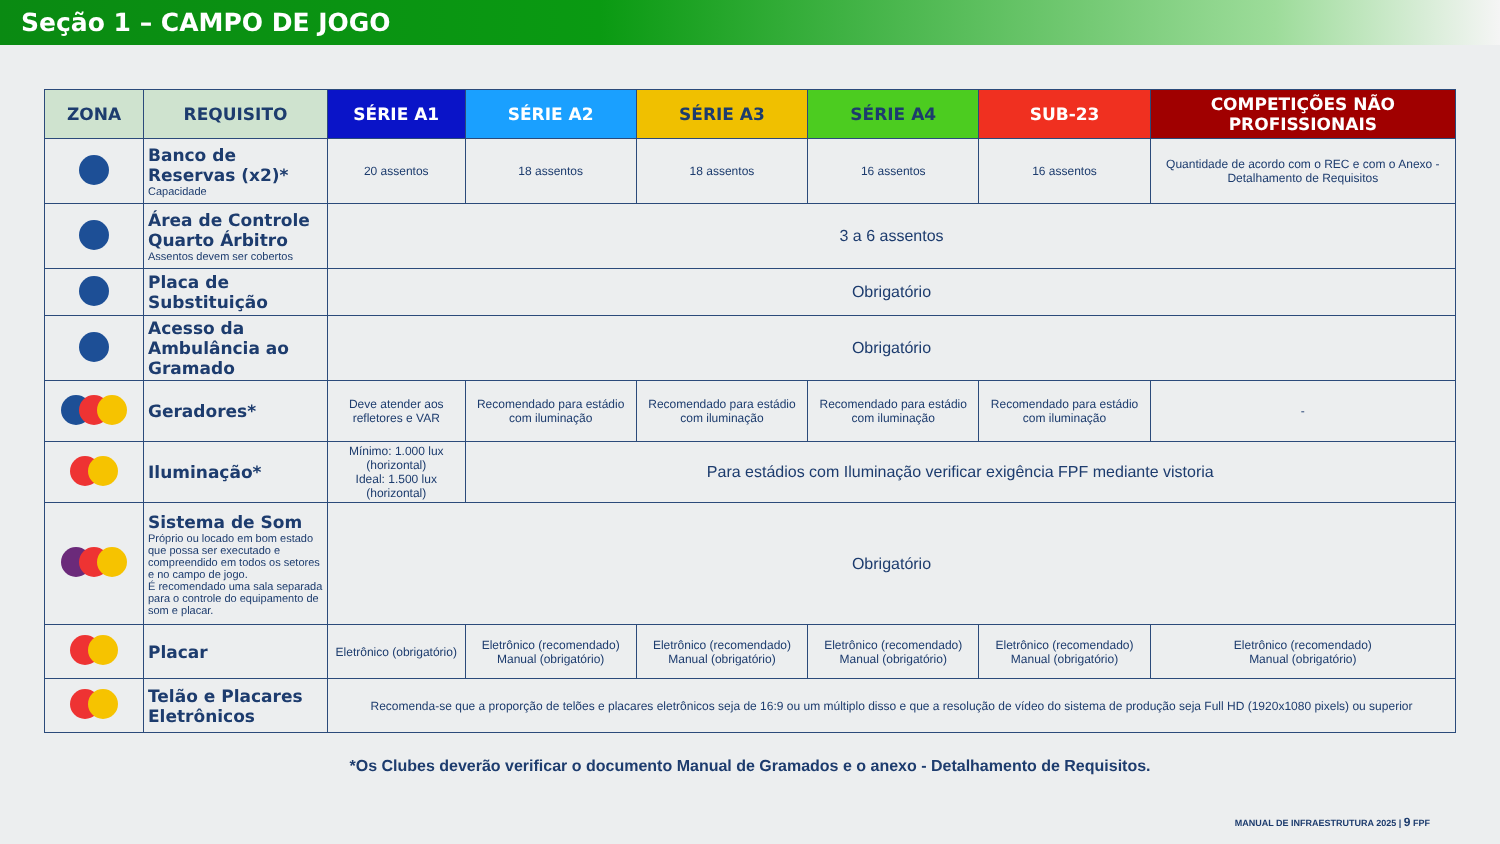Seção 1 – CAMPO DE JOGO
| ZONA | REQUISITO | SÉRIE A1 | SÉRIE A2 | SÉRIE A3 | SÉRIE A4 | SUB-23 | COMPETIÇÕES NÃO PROFISSIONAIS |
| --- | --- | --- | --- | --- | --- | --- | --- |
| | Banco de Reservas (x2)* Capacidade | 20 assentos | 18 assentos | 18 assentos | 16 assentos | 16 assentos | Quantidade de acordo com o REC e com o Anexo - Detalhamento de Requisitos |
| | Área de Controle Quarto Árbitro Assentos devem ser cobertos | 3 a 6 assentos | | | | | |
| | Placa de Substituição | Obrigatório | | | | | |
| | Acesso da Ambulância ao Gramado | Obrigatório | | | | | |
| | Geradores* | Deve atender aos refletores e VAR | Recomendado para estádio com iluminação | Recomendado para estádio com iluminação | Recomendado para estádio com iluminação | Recomendado para estádio com iluminação | - |
| | Iluminação* | Mínimo: 1.000 lux (horizontal) Ideal: 1.500 lux (horizontal) | Para estádios com Iluminação verificar exigência FPF mediante vistoria | | | | |
| | Sistema de Som Próprio ou locado em bom estado que possa ser executado e compreendido em todos os setores e no campo de jogo. É recomendado uma sala separada para o controle do equipamento de som e placar. | Obrigatório | | | | | |
| | Placar | Eletrônico (obrigatório) | Eletrônico (recomendado) Manual (obrigatório) | Eletrônico (recomendado) Manual (obrigatório) | Eletrônico (recomendado) Manual (obrigatório) | Eletrônico (recomendado) Manual (obrigatório) | Eletrônico (recomendado) Manual (obrigatório) |
| | Telão e Placares Eletrônicos | Recomenda-se que a proporção de telões e placares eletrônicos seja de 16:9 ou um múltiplo disso e que a resolução de vídeo do sistema de produção seja Full HD (1920x1080 pixels) ou superior | | | | | |
*Os Clubes deverão verificar o documento Manual de Gramados e o anexo - Detalhamento de Requisitos.
MANUAL DE INFRAESTRUTURA 2025 | 9 FPF